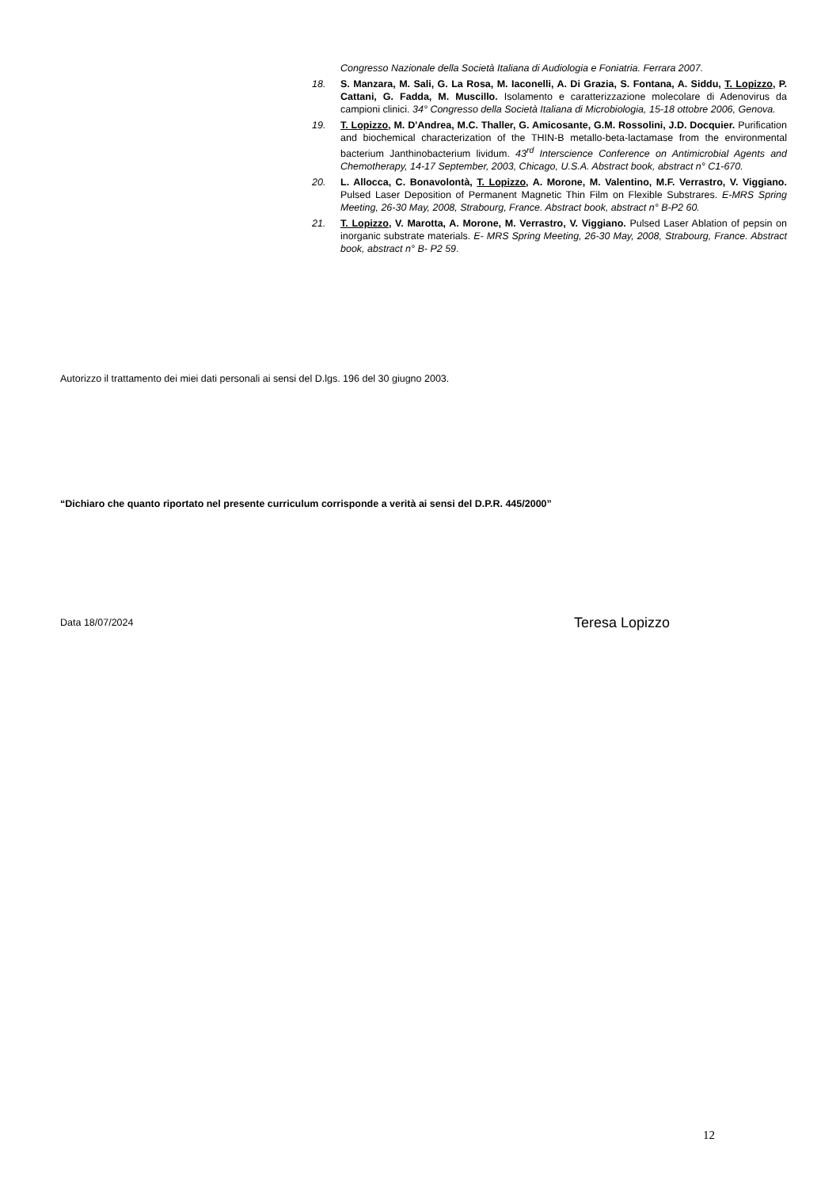Congresso Nazionale della Società Italiana di Audiologia e Foniatria. Ferrara 2007.
18. S. Manzara, M. Sali, G. La Rosa, M. Iaconelli, A. Di Grazia, S. Fontana, A. Siddu, T. Lopizzo, P. Cattani, G. Fadda, M. Muscillo. Isolamento e caratterizzazione molecolare di Adenovirus da campioni clinici. 34° Congresso della Società Italiana di Microbiologia, 15-18 ottobre 2006, Genova.
19. T. Lopizzo, M. D'Andrea, M.C. Thaller, G. Amicosante, G.M. Rossolini, J.D. Docquier. Purification and biochemical characterization of the THIN-B metallo-beta-lactamase from the environmental bacterium Janthinobacterium lividum. 43<sup>rd</sup> Interscience Conference on Antimicrobial Agents and Chemotherapy, 14-17 September, 2003, Chicago, U.S.A. Abstract book, abstract n° C1-670.
20. L. Allocca, C. Bonavolontà, T. Lopizzo, A. Morone, M. Valentino, M.F. Verrastro, V. Viggiano. Pulsed Laser Deposition of Permanent Magnetic Thin Film on Flexible Substrares. E-MRS Spring Meeting, 26-30 May, 2008, Strabourg, France. Abstract book, abstract n° B-P2 60.
21. T. Lopizzo, V. Marotta, A. Morone, M. Verrastro, V. Viggiano. Pulsed Laser Ablation of pepsin on inorganic substrate materials. E- MRS Spring Meeting, 26-30 May, 2008, Strabourg, France. Abstract book, abstract n° B- P2 59.
Autorizzo il trattamento dei miei dati personali ai sensi del D.lgs. 196 del 30 giugno 2003.
“Dichiaro che quanto riportato nel presente curriculum corrisponde a verità ai sensi del D.P.R. 445/2000”
Data 18/07/2024 Teresa Lopizzo
12